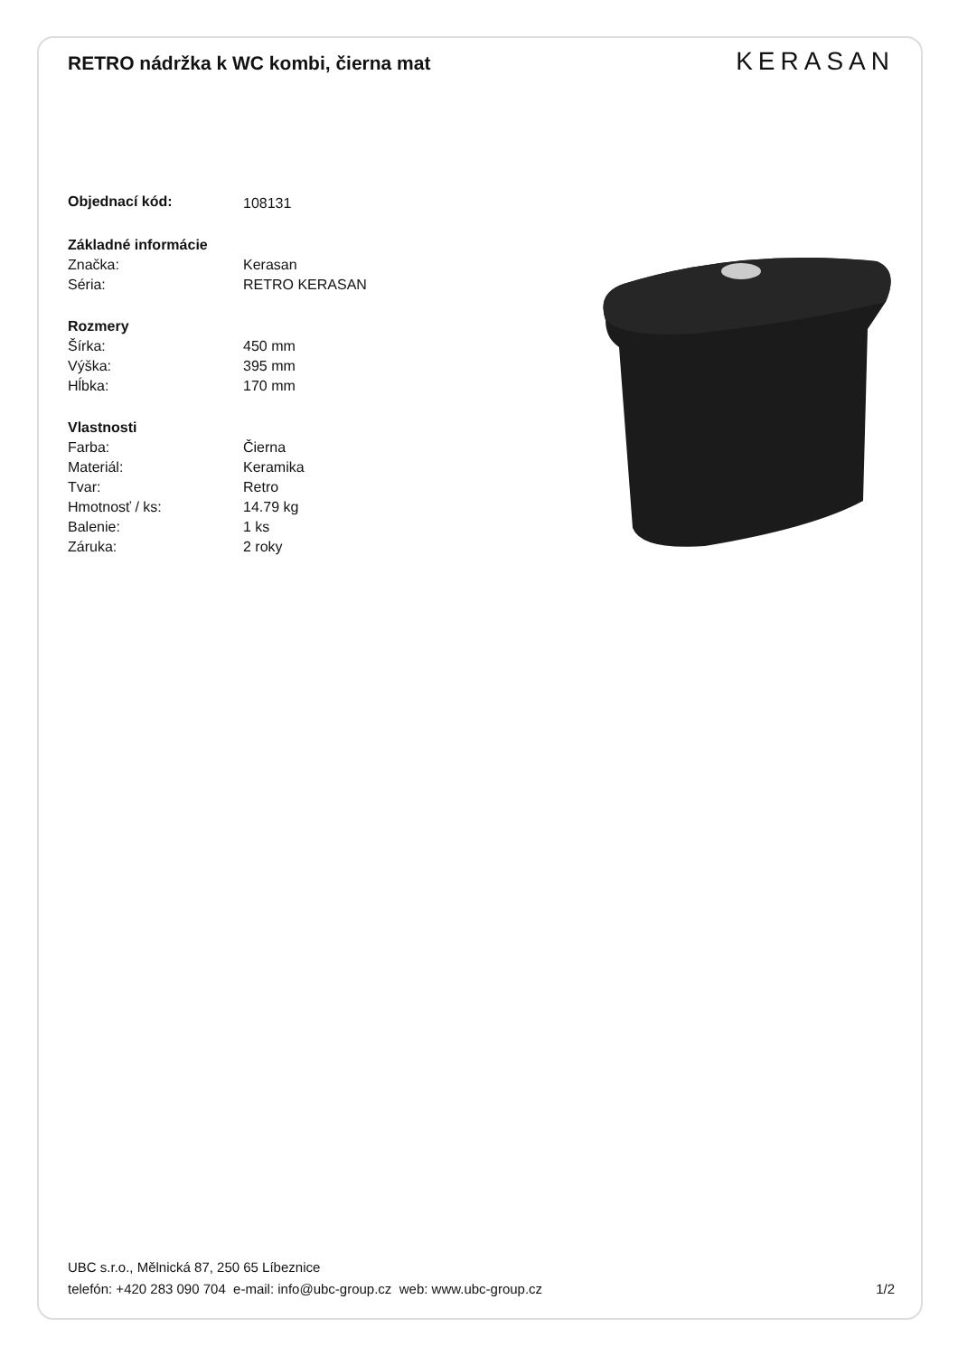RETRO nádržka k WC kombi, čierna mat
KERASAN
| Objednací kód: | 108131 |
| Základné informácie | |
| Značka: | Kerasan |
| Séria: | RETRO KERASAN |
| Rozmery | |
| Šírka: | 450 mm |
| Výška: | 395 mm |
| Hĺbka: | 170 mm |
| Vlastnosti | |
| Farba: | Čierna |
| Materiál: | Keramika |
| Tvar: | Retro |
| Hmotnosť / ks: | 14.79 kg |
| Balenie: | 1 ks |
| Záruka: | 2 roky |
UBC s.r.o., Mělnická 87, 250 65 Líbeznice
telefón: +420 283 090 704 e-mail: info@ubc-group.cz web: www.ubc-group.cz 1/2